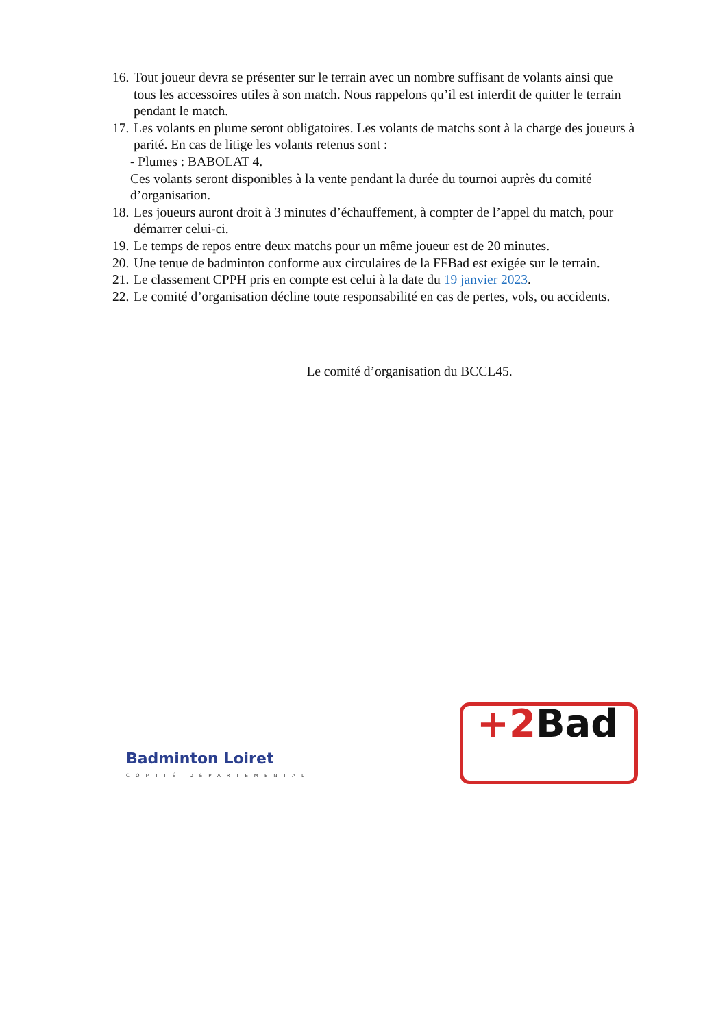16.
Tout joueur devra se présenter sur le terrain avec un nombre suffisant de volants ainsi que tous les accessoires utiles à son match. Nous rappelons qu’il est interdit de quitter le terrain pendant le match.
17.
Les volants en plume seront obligatoires. Les volants de matchs sont à la charge des joueurs à parité. En cas de litige les volants retenus sont :
- Plumes : BABOLAT 4.
Ces volants seront disponibles à la vente pendant la durée du tournoi auprès du comité d’organisation.
18.
Les joueurs auront droit à 3 minutes d’échauffement, à compter de l’appel du match, pour démarrer celui-ci.
19.
Le temps de repos entre deux matchs pour un même joueur est de 20 minutes.
20.
Une tenue de badminton conforme aux circulaires de la FFBad est exigée sur le terrain.
21.
Le classement CPPH pris en compte est celui à la date du 19 janvier 2023.
22.
Le comité d’organisation décline toute responsabilité en cas de pertes, vols, ou accidents.
Le comité d’organisation du BCCL45.
Badminton Loiret
COMITÉ DÉPARTEMENTAL
+2 Bad